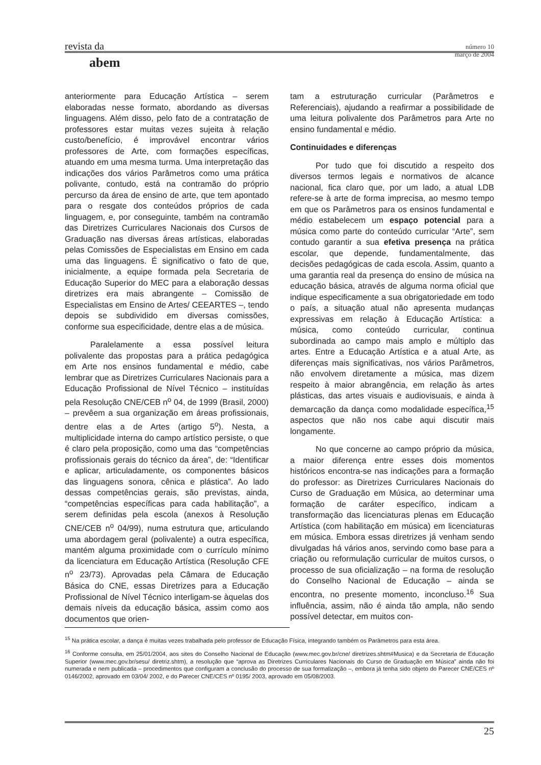revista da
abem
número 10
março de 2004
anteriormente para Educação Artística – serem elaboradas nesse formato, abordando as diversas linguagens. Além disso, pelo fato de a contratação de professores estar muitas vezes sujeita à relação custo/benefício, é improvável encontrar vários professores de Arte, com formações específicas, atuando em uma mesma turma. Uma interpretação das indicações dos vários Parâmetros como uma prática polivante, contudo, está na contramão do próprio percurso da área de ensino de arte, que tem apontado para o resgate dos conteúdos próprios de cada linguagem, e, por conseguinte, também na contramão das Diretrizes Curriculares Nacionais dos Cursos de Graduação nas diversas áreas artísticas, elaboradas pelas Comissões de Especialistas em Ensino em cada uma das linguagens. É significativo o fato de que, inicialmente, a equipe formada pela Secretaria de Educação Superior do MEC para a elaboração dessas diretrizes era mais abrangente – Comissão de Especialistas em Ensino de Artes/ CEEARTES –, tendo depois se subdividido em diversas comissões, conforme sua especificidade, dentre elas a de música.
Paralelamente a essa possível leitura polivalente das propostas para a prática pedagógica em Arte nos ensinos fundamental e médio, cabe lembrar que as Diretrizes Curriculares Nacionais para a Educação Profissional de Nível Técnico – instituídas pela Resolução CNE/CEB n<sup>o</sup> 04, de 1999 (Brasil, 2000) – prevêem a sua organização em áreas profissionais, dentre elas a de Artes (artigo 5<sup>o</sup>). Nesta, a multiplicidade interna do campo artístico persiste, o que é claro pela proposição, como uma das “competências profissionais gerais do técnico da área”, de: “Identificar e aplicar, articuladamente, os componentes básicos das linguagens sonora, cênica e plástica”. Ao lado dessas competências gerais, são previstas, ainda, “competências específicas para cada habilitação”, a serem definidas pela escola (anexos à Resolução CNE/CEB n<sup>o</sup> 04/99), numa estrutura que, articulando uma abordagem geral (polivalente) a outra específica, mantém alguma proximidade com o currículo mínimo da licenciatura em Educação Artística (Resolução CFE n<sup>o</sup> 23/73). Aprovadas pela Câmara de Educação Básica do CNE, essas Diretrizes para a Educação Profissional de Nível Técnico interligam-se àquelas dos demais níveis da educação básica, assim como aos documentos que orien-
tam a estruturação curricular (Parâmetros e Referenciais), ajudando a reafirmar a possibilidade de uma leitura polivalente dos Parâmetros para Arte no ensino fundamental e médio.
Continuidades e diferenças
Por tudo que foi discutido a respeito dos diversos termos legais e normativos de alcance nacional, fica claro que, por um lado, a atual LDB refere-se à arte de forma imprecisa, ao mesmo tempo em que os Parâmetros para os ensinos fundamental e médio estabelecem um espaço potencial para a música como parte do conteúdo curricular “Arte”, sem contudo garantir a sua efetiva presença na prática escolar, que depende, fundamentalmente, das decisões pedagógicas de cada escola. Assim, quanto a uma garantia real da presença do ensino de música na educação básica, através de alguma norma oficial que indique especificamente a sua obrigatoriedade em todo o país, a situação atual não apresenta mudanças expressivas em relação à Educação Artística: a música, como conteúdo curricular, continua subordinada ao campo mais amplo e múltiplo das artes. Entre a Educação Artística e a atual Arte, as diferenças mais significativas, nos vários Parâmetros, não envolvem diretamente a música, mas dizem respeito à maior abrangência, em relação às artes plásticas, das artes visuais e audiovisuais, e ainda à demarcação da dança como modalidade específica,<sup>15</sup> aspectos que não nos cabe aqui discutir mais longamente.
No que concerne ao campo próprio da música, a maior diferença entre esses dois momentos históricos encontra-se nas indicações para a formação do professor: as Diretrizes Curriculares Nacionais do Curso de Graduação em Música, ao determinar uma formação de caráter específico, indicam a transformação das licenciaturas plenas em Educação Artística (com habilitação em música) em licenciaturas em música. Embora essas diretrizes já venham sendo divulgadas há vários anos, servindo como base para a criação ou reformulação curricular de muitos cursos, o processo de sua oficialização – na forma de resolução do Conselho Nacional de Educação – ainda se encontra, no presente momento, inconcluso.<sup>16</sup> Sua influência, assim, não é ainda tão ampla, não sendo possível detectar, em muitos con-
<sup>15</sup> Na prática escolar, a dança é muitas vezes trabalhada pelo professor de Educação Física, integrando também os Parâmetros para esta área.
<sup>16</sup> Conforme consulta, em 25/01/2004, aos sites do Conselho Nacional de Educação (www.mec.gov.br/cne/ diretrizes.shtm#Musica) e da Secretaria de Educação Superior (www.mec.gov.br/sesu/ diretriz.shtm), a resolução que “aprova as Diretrizes Curriculares Nacionais do Curso de Graduação em Música” ainda não foi numerada e nem publicada – procedimentos que configuram a conclusão do processo de sua formalização –, embora já tenha sido objeto do Parecer CNE/CES nº 0146/2002, aprovado em 03/04/ 2002, e do Parecer CNE/CES nº 0195/ 2003, aprovado em 05/08/2003.
25